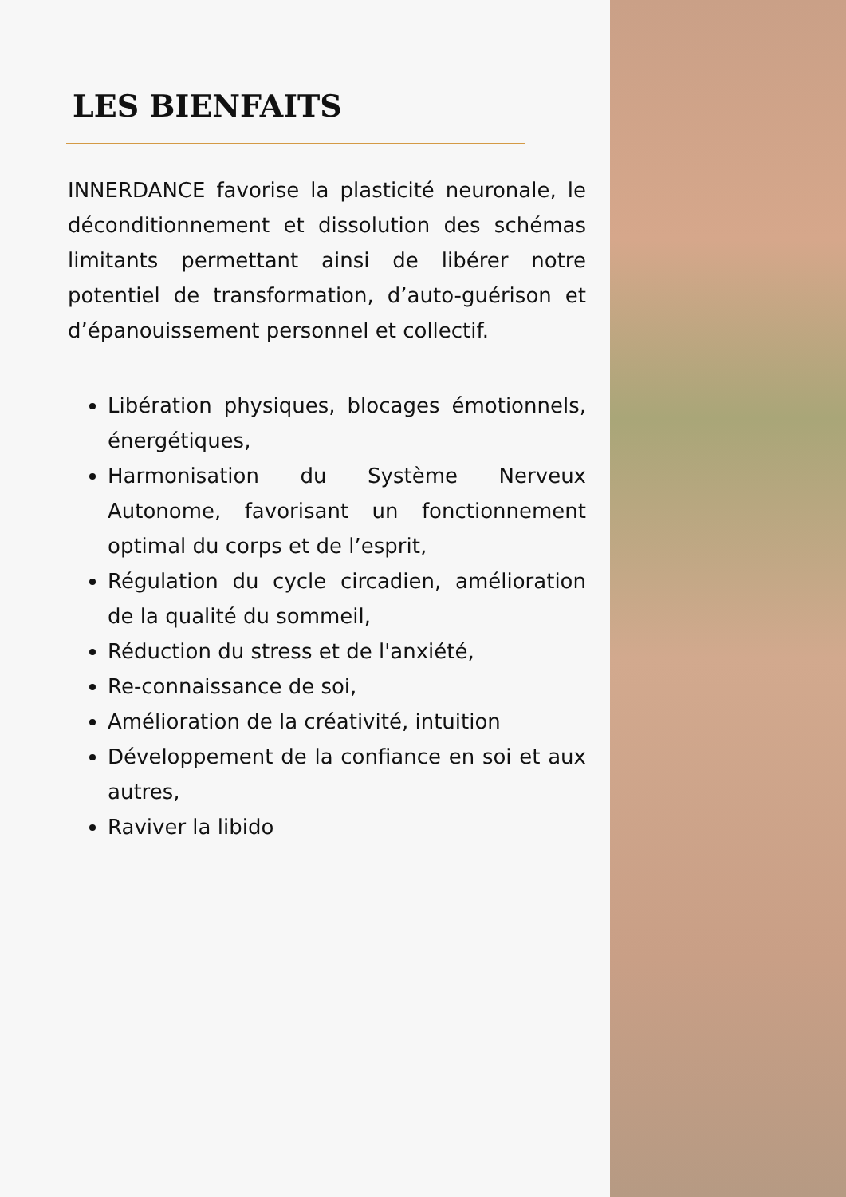LES BIENFAITS
INNERDANCE favorise la plasticité neuronale, le déconditionnement et dissolution des schémas limitants permettant ainsi de libérer notre potentiel de transformation, d’auto-guérison et d’épanouissement personnel et collectif.
Libération physiques, blocages émotionnels, énergétiques,
Harmonisation du Système Nerveux Autonome, favorisant un fonctionnement optimal du corps et de l’esprit,
Régulation du cycle circadien, amélioration de la qualité du sommeil,
Réduction du stress et de l'anxiété,
Re-connaissance de soi,
Amélioration de la créativité, intuition
Développement de la confiance en soi et aux autres,
Raviver la libido